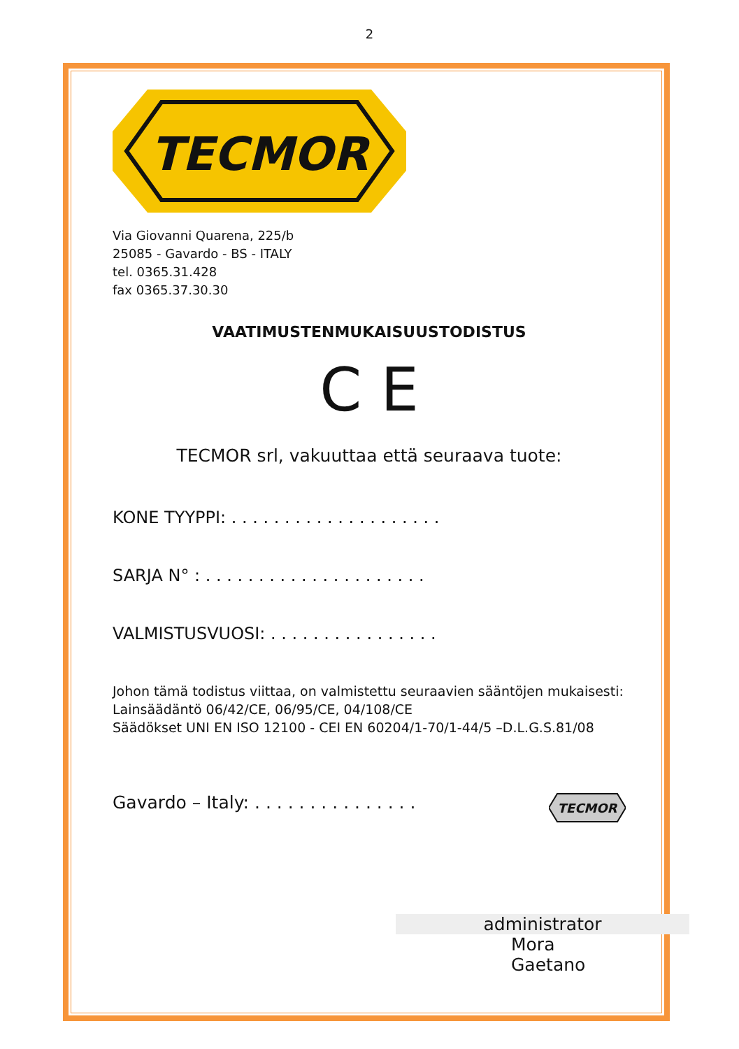2
TECMOR
Via Giovanni Quarena, 225/b
25085 - Gavardo - BS - ITALY
tel. 0365.31.428
fax 0365.37.30.30
VAATIMUSTENMUKAISUUSTODISTUS
C E
TECMOR srl, vakuuttaa että seuraava tuote:
KONE TYYPPI: . . . . . . . . . . . . . . . . . . . .
SARJA N° : . . . . . . . . . . . . . . . . . . . . .
VALMISTUSVUOSI: . . . . . . . . . . . . . . . .
Johon tämä todistus viittaa, on valmistettu seuraavien sääntöjen mukaisesti:
Lainsäädäntö 06/42/CE, 06/95/CE, 04/108/CE
Säädökset UNI EN ISO 12100 - CEI EN 60204/1-70/1-44/5 –D.L.G.S.81/08
Gavardo – Italy: . . . . . . . . . . . . . . .
TECMOR
administrator
Mora Gaetano